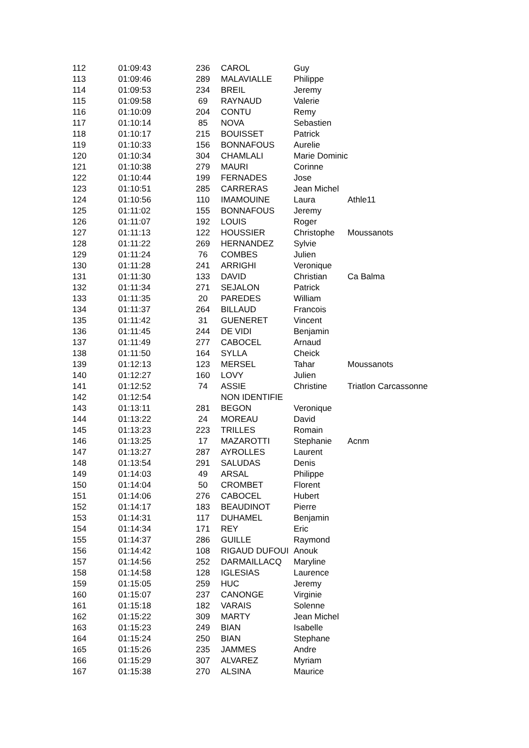| 112 | 01:09:43 | 236 | CAROL | Guy | |
| 113 | 01:09:46 | 289 | MALAVIALLE | Philippe | |
| 114 | 01:09:53 | 234 | BREIL | Jeremy | |
| 115 | 01:09:58 | 69 | RAYNAUD | Valerie | |
| 116 | 01:10:09 | 204 | CONTU | Remy | |
| 117 | 01:10:14 | 85 | NOVA | Sebastien | |
| 118 | 01:10:17 | 215 | BOUISSET | Patrick | |
| 119 | 01:10:33 | 156 | BONNAFOUS | Aurelie | |
| 120 | 01:10:34 | 304 | CHAMLALI | Marie Dominic | |
| 121 | 01:10:38 | 279 | MAURI | Corinne | |
| 122 | 01:10:44 | 199 | FERNADES | Jose | |
| 123 | 01:10:51 | 285 | CARRERAS | Jean Michel | |
| 124 | 01:10:56 | 110 | IMAMOUINE | Laura | Athle11 |
| 125 | 01:11:02 | 155 | BONNAFOUS | Jeremy | |
| 126 | 01:11:07 | 192 | LOUIS | Roger | |
| 127 | 01:11:13 | 122 | HOUSSIER | Christophe | Moussanots |
| 128 | 01:11:22 | 269 | HERNANDEZ | Sylvie | |
| 129 | 01:11:24 | 76 | COMBES | Julien | |
| 130 | 01:11:28 | 241 | ARRIGHI | Veronique | |
| 131 | 01:11:30 | 133 | DAVID | Christian | Ca Balma |
| 132 | 01:11:34 | 271 | SEJALON | Patrick | |
| 133 | 01:11:35 | 20 | PAREDES | William | |
| 134 | 01:11:37 | 264 | BILLAUD | Francois | |
| 135 | 01:11:42 | 31 | GUENERET | Vincent | |
| 136 | 01:11:45 | 244 | DE VIDI | Benjamin | |
| 137 | 01:11:49 | 277 | CABOCEL | Arnaud | |
| 138 | 01:11:50 | 164 | SYLLA | Cheick | |
| 139 | 01:12:13 | 123 | MERSEL | Tahar | Moussanots |
| 140 | 01:12:27 | 160 | LOVY | Julien | |
| 141 | 01:12:52 | 74 | ASSIE | Christine | Triatlon Carcassonne |
| 142 | 01:12:54 | | NON IDENTIFIE | | |
| 143 | 01:13:11 | 281 | BEGON | Veronique | |
| 144 | 01:13:22 | 24 | MOREAU | David | |
| 145 | 01:13:23 | 223 | TRILLES | Romain | |
| 146 | 01:13:25 | 17 | MAZAROTTI | Stephanie | Acnm |
| 147 | 01:13:27 | 287 | AYROLLES | Laurent | |
| 148 | 01:13:54 | 291 | SALUDAS | Denis | |
| 149 | 01:14:03 | 49 | ARSAL | Philippe | |
| 150 | 01:14:04 | 50 | CROMBET | Florent | |
| 151 | 01:14:06 | 276 | CABOCEL | Hubert | |
| 152 | 01:14:17 | 183 | BEAUDINOT | Pierre | |
| 153 | 01:14:31 | 117 | DUHAMEL | Benjamin | |
| 154 | 01:14:34 | 171 | REY | Eric | |
| 155 | 01:14:37 | 286 | GUILLE | Raymond | |
| 156 | 01:14:42 | 108 | RIGAUD DUFOUI | Anouk | |
| 157 | 01:14:56 | 252 | DARMAILLACQ | Maryline | |
| 158 | 01:14:58 | 128 | IGLESIAS | Laurence | |
| 159 | 01:15:05 | 259 | HUC | Jeremy | |
| 160 | 01:15:07 | 237 | CANONGE | Virginie | |
| 161 | 01:15:18 | 182 | VARAIS | Solenne | |
| 162 | 01:15:22 | 309 | MARTY | Jean Michel | |
| 163 | 01:15:23 | 249 | BIAN | Isabelle | |
| 164 | 01:15:24 | 250 | BIAN | Stephane | |
| 165 | 01:15:26 | 235 | JAMMES | Andre | |
| 166 | 01:15:29 | 307 | ALVAREZ | Myriam | |
| 167 | 01:15:38 | 270 | ALSINA | Maurice | |